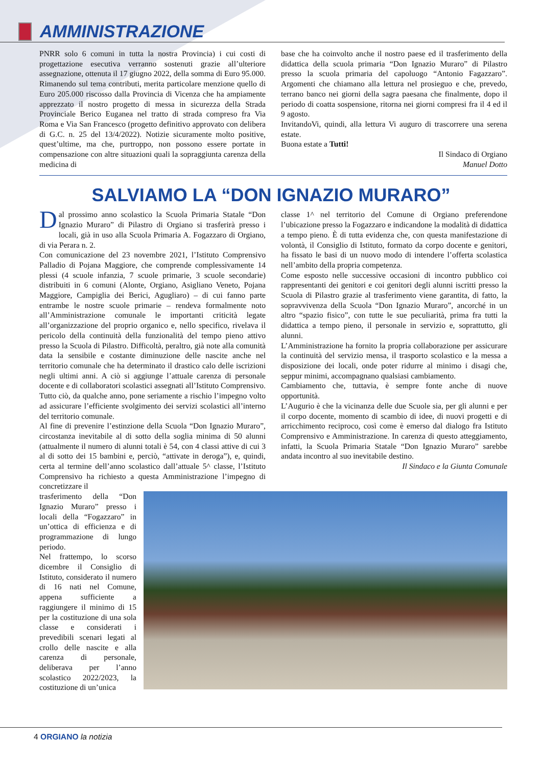AMMINISTRAZIONE
PNRR solo 6 comuni in tutta la nostra Provincia) i cui costi di progettazione esecutiva verranno sostenuti grazie all’ulteriore assegnazione, ottenuta il 17 giugno 2022, della somma di Euro 95.000. Rimanendo sul tema contributi, merita particolare menzione quello di Euro 205.000 riscosso dalla Provincia di Vicenza che ha ampiamente apprezzato il nostro progetto di messa in sicurezza della Strada Provinciale Berico Euganea nel tratto di strada compreso fra Via Roma e Via San Francesco (progetto definitivo approvato con delibera di G.C. n. 25 del 13/4/2022). Notizie sicuramente molto positive, quest’ultime, ma che, purtroppo, non possono essere portate in compensazione con altre situazioni quali la sopraggiunta carenza della medicina di
base che ha coinvolto anche il nostro paese ed il trasferimento della didattica della scuola primaria “Don Ignazio Muraro” di Pilastro presso la scuola primaria del capoluogo “Antonio Fagazzaro”. Argomenti che chiamano alla lettura nel prosieguo e che, prevedo, terrano banco nei giorni della sagra paesana che finalmente, dopo il periodo di coatta sospensione, ritorna nei giorni compresi fra il 4 ed il 9 agosto.
InvitandoVi, quindi, alla lettura Vi auguro di trascorrere una serena estate.
Buona estate a Tutti!
Il Sindaco di Orgiano
Manuel Dotto
SALVIAMO LA “DON IGNAZIO MURARO”
Dal prossimo anno scolastico la Scuola Primaria Statale “Don Ignazio Muraro” di Pilastro di Orgiano si trasferirà presso i locali, già in uso alla Scuola Primaria A. Fogazzaro di Orgiano, di via Perara n. 2.
Con comunicazione del 23 novembre 2021, l’Istituto Comprensivo Palladio di Pojana Maggiore, che comprende complessivamente 14 plessi (4 scuole infanzia, 7 scuole primarie, 3 scuole secondarie) distribuiti in 6 comuni (Alonte, Orgiano, Asigliano Veneto, Pojana Maggiore, Campiglia dei Berici, Agugliaro) – di cui fanno parte entrambe le nostre scuole primarie – rendeva formalmente noto all’Amministrazione comunale le importanti criticità legate all’organizzazione del proprio organico e, nello specifico, rivelava il pericolo della continuità della funzionalità del tempo pieno attivo presso la Scuola di Pilastro. Difficoltà, peraltro, già note alla comunità data la sensibile e costante diminuzione delle nascite anche nel territorio comunale che ha determinato il drastico calo delle iscrizioni negli ultimi anni. A ciò si aggiunge l’attuale carenza di personale docente e di collaboratori scolastici assegnati all’Istituto Comprensivo. Tutto ciò, da qualche anno, pone seriamente a rischio l’impegno volto ad assicurare l’efficiente svolgimento dei servizi scolastici all’interno del territorio comunale.
Al fine di prevenire l’estinzione della Scuola “Don Ignazio Muraro”, circostanza inevitabile al di sotto della soglia minima di 50 alunni (attualmente il numero di alunni totali è 54, con 4 classi attive di cui 3 al di sotto dei 15 bambini e, perciò, “attivate in deroga”), e, quindi, certa al termine dell’anno scolastico dall’attuale 5^ classe, l’Istituto Comprensivo ha richiesto a questa Amministrazione l’impegno di concretizzare il
classe 1^ nel territorio del Comune di Orgiano preferendone l’ubicazione presso la Fogazzaro e indicandone la modalità di didattica a tempo pieno. È di tutta evidenza che, con questa manifestazione di volontà, il Consiglio di Istituto, formato da corpo docente e genitori, ha fissato le basi di un nuovo modo di intendere l’offerta scolastica nell’ambito della propria competenza.
Come esposto nelle successive occasioni di incontro pubblico coi rappresentanti dei genitori e coi genitori degli alunni iscritti presso la Scuola di Pilastro grazie al trasferimento viene garantita, di fatto, la sopravvivenza della Scuola “Don Ignazio Muraro”, ancorché in un altro “spazio fisico”, con tutte le sue peculiarità, prima fra tutti la didattica a tempo pieno, il personale in servizio e, soprattutto, gli alunni.
L’Amministrazione ha fornito la propria collaborazione per assicurare la continuità del servizio mensa, il trasporto scolastico e la messa a disposizione dei locali, onde poter ridurre al minimo i disagi che, seppur minimi, accompagnano qualsiasi cambiamento.
Cambiamento che, tuttavia, è sempre fonte anche di nuove opportunità.
L’Augurio è che la vicinanza delle due Scuole sia, per gli alunni e per il corpo docente, momento di scambio di idee, di nuovi progetti e di arricchimento reciproco, così come è emerso dal dialogo fra Istituto Comprensivo e Amministrazione. In carenza di questo atteggiamento, infatti, la Scuola Primaria Statale “Don Ignazio Muraro” sarebbe andata incontro al suo inevitabile destino.
Il Sindaco e la Giunta Comunale
trasferimento della “Don Ignazio Muraro” presso i locali della “Fogazzaro” in un’ottica di efficienza e di programmazione di lungo periodo.
Nel frattempo, lo scorso dicembre il Consiglio di Istituto, considerato il numero di 16 nati nel Comune, appena sufficiente a raggiungere il minimo di 15 per la costituzione di una sola classe e considerati i prevedibili scenari legati al crollo delle nascite e alla carenza di personale, deliberava per l’anno scolastico 2022/2023, la costituzione di un’unica
4 ORGIANO la notizia